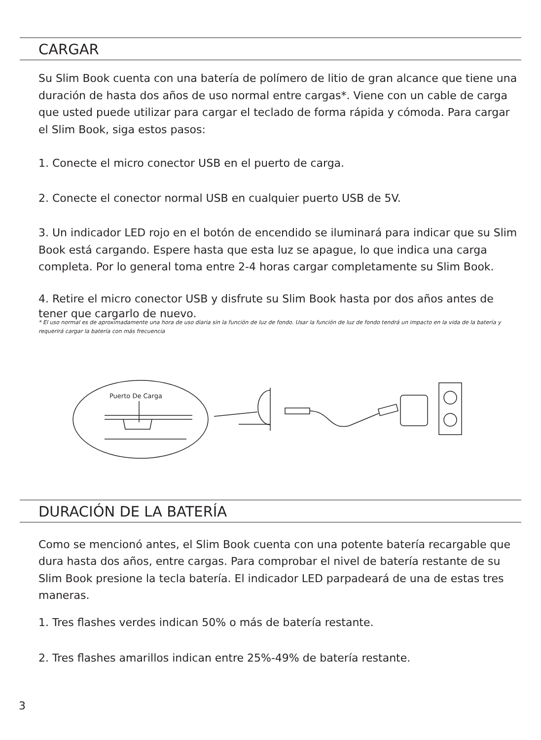CARGAR
Su Slim Book cuenta con una batería de polímero de litio de gran alcance que tiene una duración de hasta dos años de uso normal entre cargas*. Viene con un cable de carga que usted puede utilizar para cargar el teclado de forma rápida y cómoda. Para cargar el Slim Book, siga estos pasos:
1. Conecte el micro conector USB en el puerto de carga.
2. Conecte el conector normal USB en cualquier puerto USB de 5V.
3. Un indicador LED rojo en el botón de encendido se iluminará para indicar que su Slim Book está cargando. Espere hasta que esta luz se apague, lo que indica una carga completa. Por lo general toma entre 2-4 horas cargar completamente su Slim Book.
4. Retire el micro conector USB y disfrute su Slim Book hasta por dos años antes de tener que cargarlo de nuevo.
* El uso normal es de aproximadamente una hora de uso diaria sin la función de luz de fondo. Usar la función de luz de fondo tendrá un impacto en la vida de la batería y requerirá cargar la batería con más frecuencia
Puerto De Carga
DURACIÓN DE LA BATERÍA
Como se mencionó antes, el Slim Book cuenta con una potente batería recargable que dura hasta dos años, entre cargas. Para comprobar el nivel de batería restante de su Slim Book presione la tecla batería. El indicador LED parpadeará de una de estas tres maneras.
1. Tres flashes verdes indican 50% o más de batería restante.
2. Tres flashes amarillos indican entre 25%-49% de batería restante.
3